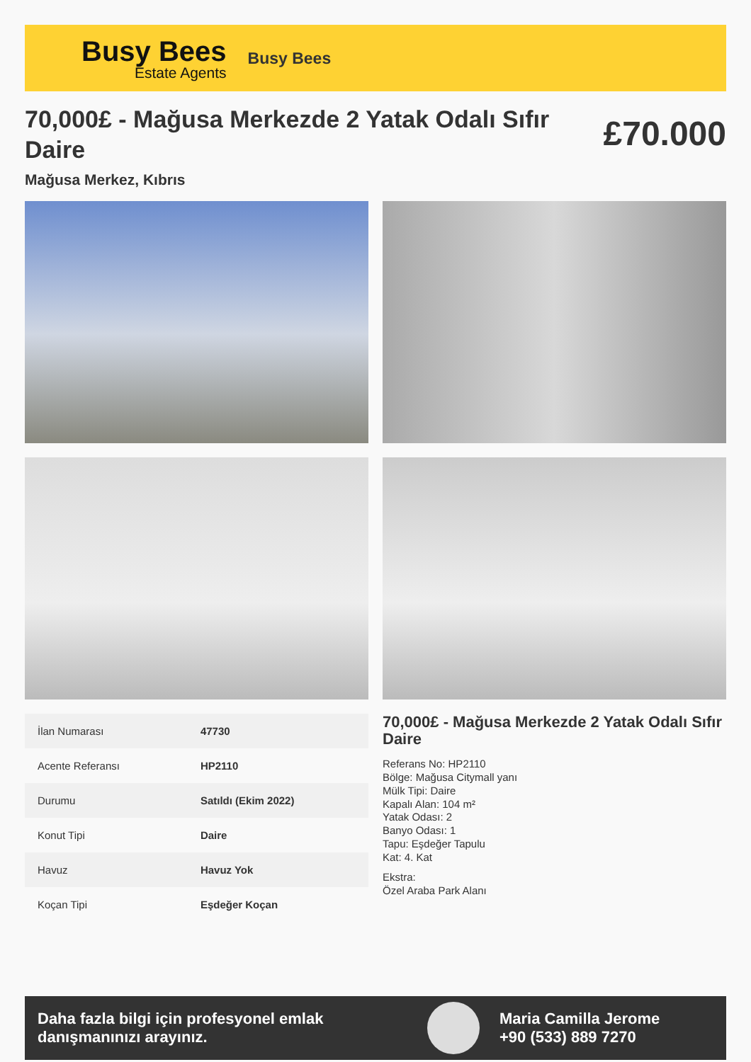Busy Bees
Estate Agents
Busy Bees
70,000£ - Mağusa Merkezde 2 Yatak Odalı Sıfır Daire
£70.000
Mağusa Merkez, Kıbrıs
| İlan Numarası | 47730 |
| Acente Referansı | HP2110 |
| Durumu | Satıldı (Ekim 2022) |
| Konut Tipi | Daire |
| Havuz | Havuz Yok |
| Koçan Tipi | Eşdeğer Koçan |
70,000£ - Mağusa Merkezde 2 Yatak Odalı Sıfır Daire
Referans No: HP2110
Bölge: Mağusa Citymall yanı
Mülk Tipi: Daire
Kapalı Alan: 104 m²
Yatak Odası: 2
Banyo Odası: 1
Tapu: Eşdeğer Tapulu
Kat: 4. Kat
Ekstra:
Özel Araba Park Alanı
Daha fazla bilgi için profesyonel emlak danışmanınızı arayınız.
Maria Camilla Jerome
+90 (533) 889 7270